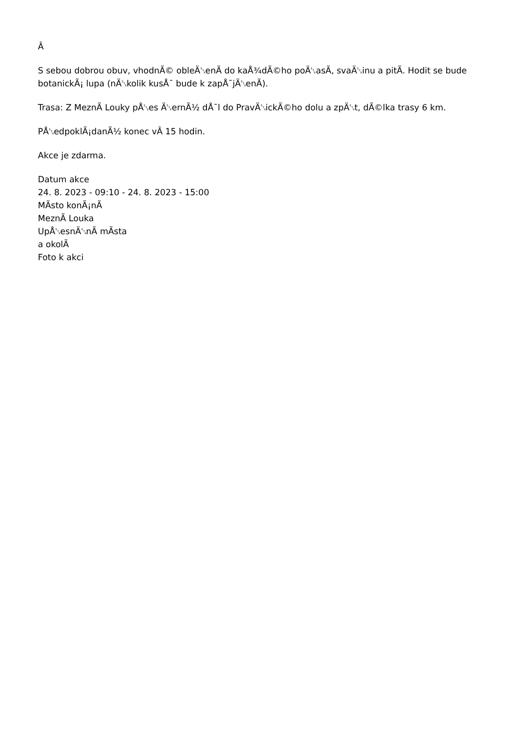Â
S sebou dobrou obuv, vhodnÃ© obleÄ␂enÃ do kaÅ¾dÃ©ho poÄ␂asÃ, svaÄ␂inu a pitÃ. Hodit se bude botanickÃ¡ lupa (nÄ␂kolik kusÅ¯ bude k zapÅ¯jÄ␂enÃ).
Trasa: Z MeznÃ Louky pÅ␂es Ä␂ernÃ½ dÅ¯l do PravÄ␂ickÃ©ho dolu a zpÄ␂t, dÃ©lka trasy 6 km.
PÅ␂edpoklÃ¡danÃ½ konec vÂ 15 hodin.
Akce je zdarma.
Datum akce
24. 8. 2023 - 09:10 - 24. 8. 2023 - 15:00
MÃsto konÃ¡nÃ
MeznÃ Louka
UpÅ␂esnÄ␂nÃ mÃsta
a okolÃ
Foto k akci